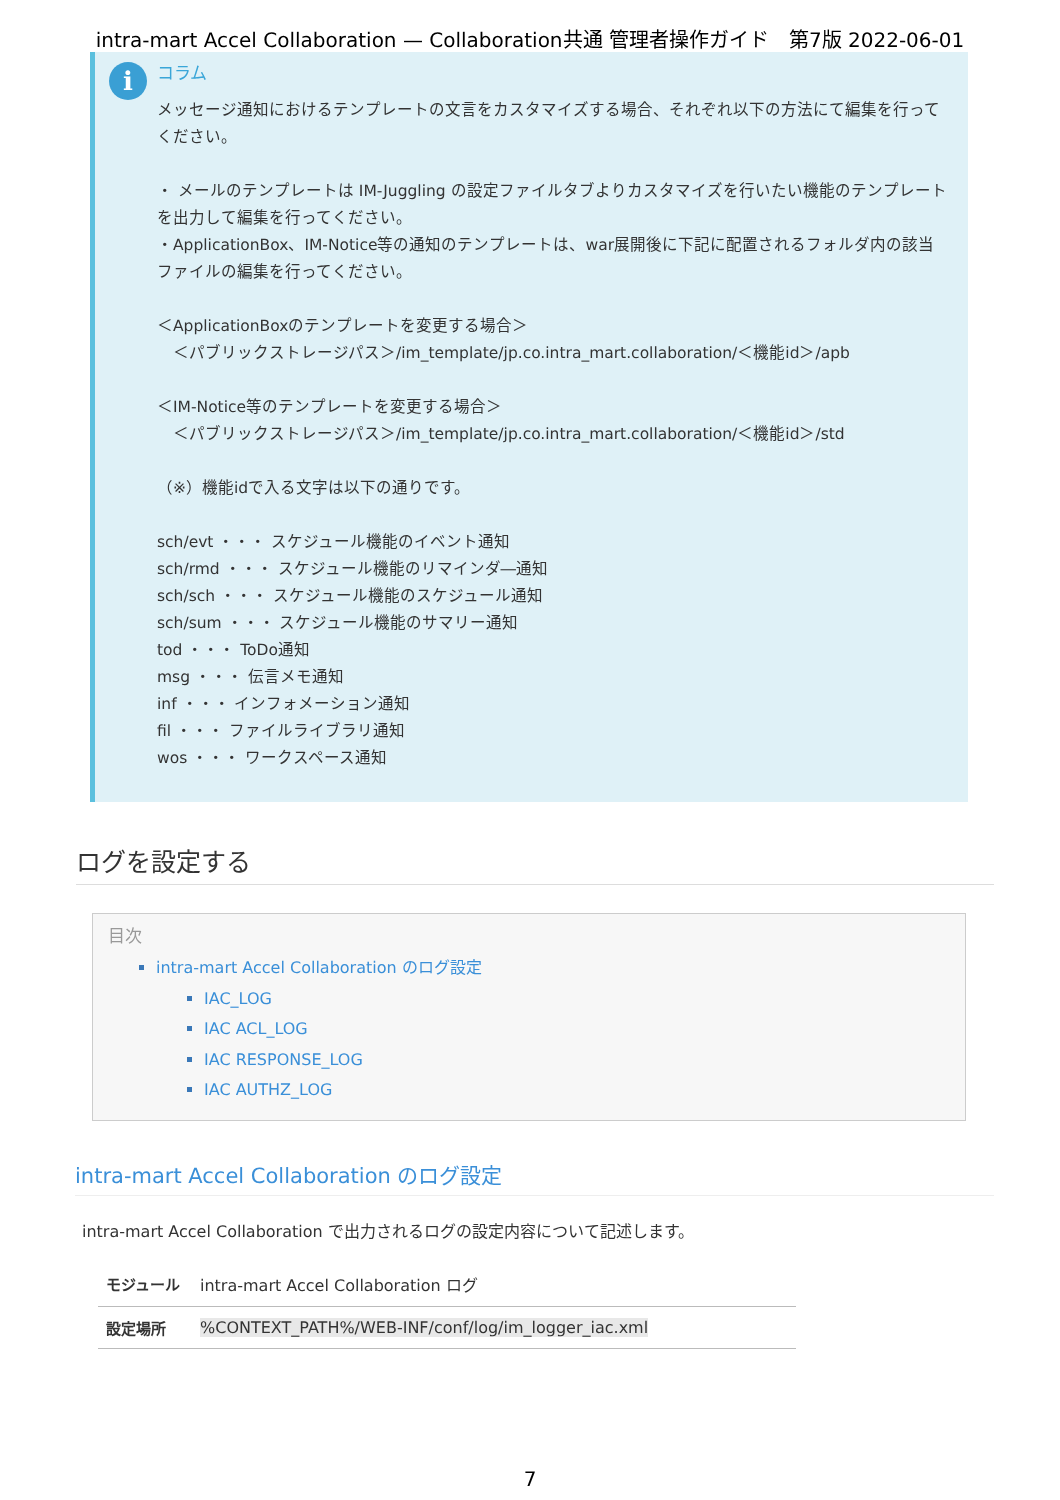intra-mart Accel Collaboration — Collaboration共通 管理者操作ガイド　第7版 2022-06-01
i
コラム
メッセージ通知におけるテンプレートの文言をカスタマイズする場合、それぞれ以下の方法にて編集を行ってください。
・ メールのテンプレートは IM-Juggling の設定ファイルタブよりカスタマイズを行いたい機能のテンプレートを出力して編集を行ってください。
・ApplicationBox、IM-Notice等の通知のテンプレートは、war展開後に下記に配置されるフォルダ内の該当ファイルの編集を行ってください。
＜ApplicationBoxのテンプレートを変更する場合＞
　＜パブリックストレージパス＞/im_template/jp.co.intra_mart.collaboration/＜機能id＞/apb
＜IM-Notice等のテンプレートを変更する場合＞
　＜パブリックストレージパス＞/im_template/jp.co.intra_mart.collaboration/＜機能id＞/std
（※）機能idで入る文字は以下の通りです。
sch/evt ・・・ スケジュール機能のイベント通知
sch/rmd ・・・ スケジュール機能のリマインダ―通知
sch/sch ・・・ スケジュール機能のスケジュール通知
sch/sum ・・・ スケジュール機能のサマリー通知
tod ・・・ ToDo通知
msg ・・・ 伝言メモ通知
inf ・・・ インフォメーション通知
fil ・・・ ファイルライブラリ通知
wos ・・・ ワークスペース通知
ログを設定する
目次
intra-mart Accel Collaboration のログ設定
IAC_LOG
IAC ACL_LOG
IAC RESPONSE_LOG
IAC AUTHZ_LOG
intra-mart Accel Collaboration のログ設定
intra-mart Accel Collaboration で出力されるログの設定内容について記述します。
| モジュール | intra-mart Accel Collaboration ログ |
| 設定場所 | %CONTEXT_PATH%/WEB-INF/conf/log/im_logger_iac.xml |
7